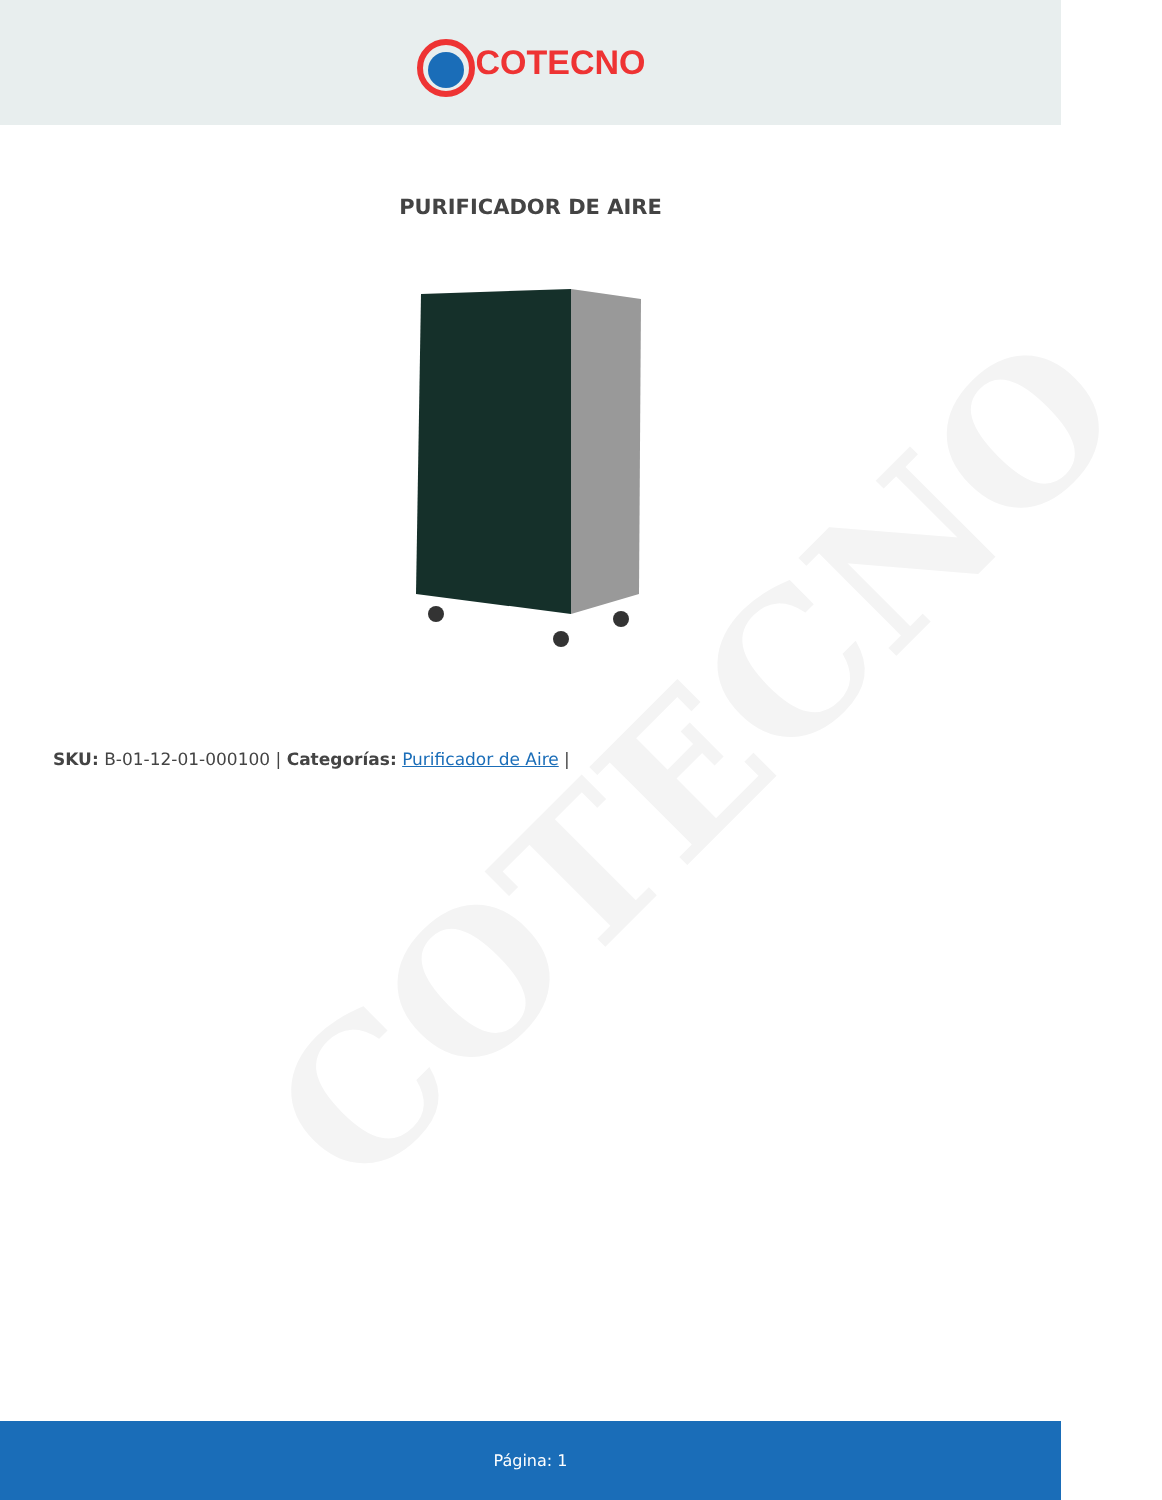COTECNO
COTECNO
PURIFICADOR DE AIRE
SKU: B-01-12-01-000100 | Categorías: Purificador de Aire |
Página: 1